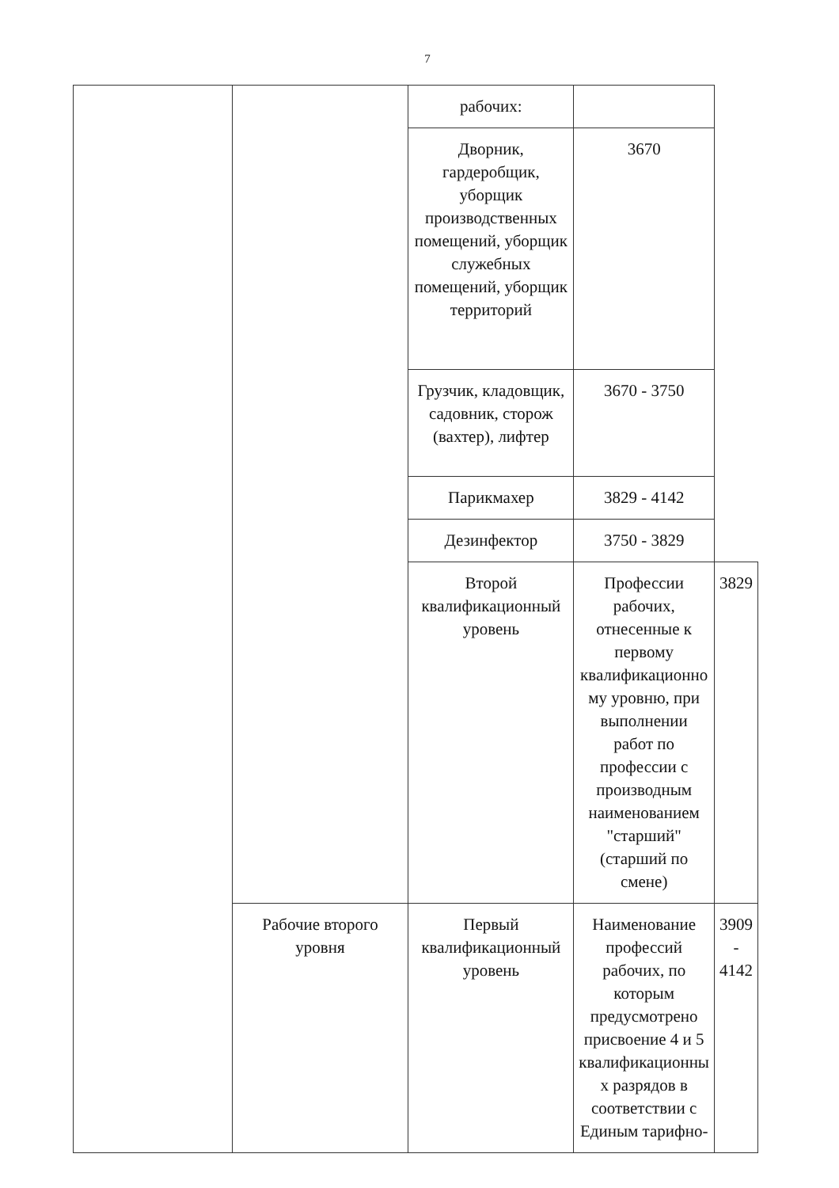7
| | | рабочих: | | |
| | | Дворник, гардеробщик, уборщик производственных помещений, уборщик служебных помещений, уборщик территорий | 3670 | |
| | | Грузчик, кладовщик, садовник, сторож (вахтер), лифтер | 3670 - 3750 | |
| | | Парикмахер | 3829 - 4142 | |
| | | Дезинфектор | 3750 - 3829 | |
| | | Второй квалификационный уровень | Профессии рабочих, отнесенные к первому квалификационно му уровню, при выполнении работ по профессии с производным наименованием "старший" (старший по смене) | 3829 |
| | Рабочие второго уровня | Первый квалификационный уровень | Наименование профессий рабочих, по которым предусмотрено присвоение 4 и 5 квалификационны х разрядов в соответствии с Единым тарифно- | 3909 - 4142 |